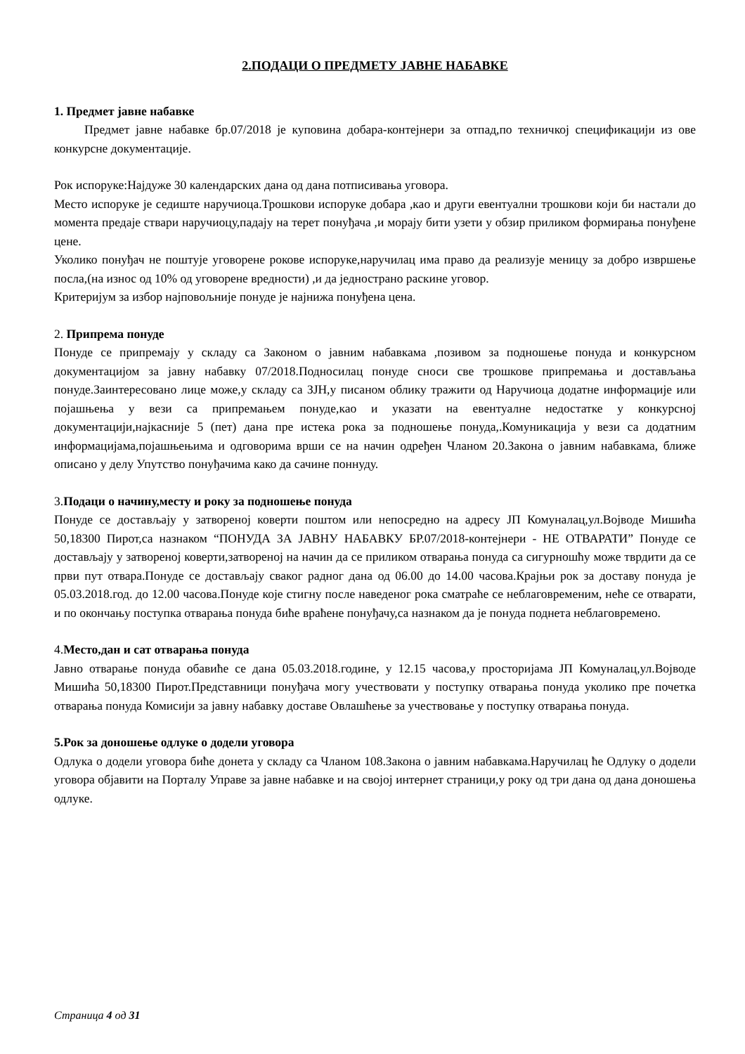2.ПОДАЦИ О ПРЕДМЕТУ ЈАВНЕ НАБАВКЕ
1. Предмет јавне набавке
Предмет јавне набавке бр.07/2018 је куповина добара-контејнери за отпад,по техничкој спецификацији из ове конкурсне документације.
Рок испоруке:Најдуже 30 календарских дана од дана потписивања уговора.
Место испоруке је седиште наручиоца.Трошкови испоруке добара ,као и други евентуални трошкови који би настали до момента предаје ствари наручиоцу,падају на терет понуђача ,и морају бити узети у обзир приликом формирања понуђене цене.
Уколико понуђач не поштује уговорене рокове испоруке,наручилац има право да реализује меницу за добро извршење посла,(на износ од 10% од уговорене вредности) ,и да једнострано раскине уговор.
Критеријум за избор најповољније понуде је најнижа понуђена цена.
2. Припрема понуде
Понуде се припремају у складу са Законом о јавним набавкама ,позивом за подношење понуда и конкурсном документацијом за јавну набавку 07/2018.Подносилац понуде сноси све трошкове припремања и достављања понуде.Заинтересовано лице може,у складу са ЗЈН,у писаном облику тражити од Наручиоца додатне информације или појашњења у вези са припремањем понуде,као и указати на евентуалне недостатке у конкурсној документацији,најкасније 5 (пет) дана пре истека рока за подношење понуда,.Комуникација у вези са додатним информацијама,појашњењима и одговорима врши се на начин одређен Чланом 20.Закона о јавним набавкама, ближе описано у делу Упутство понуђачима како да сачине поннуду.
3.Подаци о начину,месту и року за подношење понуда
Понуде се достављају у затвореној коверти поштом или непосредно на адресу ЈП Комуналац,ул.Војводе Мишића 50,18300 Пирот,са назнаком “ПОНУДА ЗА ЈАВНУ НАБАВКУ БР.07/2018-контејнери - НЕ ОТВАРАТИ” Понуде се достављају у затвореној коверти,затвореној на начин да се приликом отварања понуда са сигурношћу може тврдити да се први пут отвара.Понуде се достављају сваког радног дана од 06.00 до 14.00 часова.Крајњи рок за доставу понуда је 05.03.2018.год. до 12.00 часова.Понуде које стигну после наведеног рока сматраће се неблаговременим, неће се отварати, и по окончању поступка отварања понуда биће враћене понуђачу,са назнаком да је понуда поднета неблаговремено.
4.Место,дан и сат отварања понуда
Јавно отварање понуда обавиће се дана 05.03.2018.године, у 12.15 часова,у просторијама ЈП Комуналац,ул.Војводе Мишића 50,18300 Пирот.Представници понуђача могу учествовати у поступку отварања понуда уколико пре почетка отварања понуда Комисији за јавну набавку доставе Овлашћење за учествовање у поступку отварања понуда.
5.Рок за доношење одлуке о додели уговора
Одлука о додели уговора биће донета у складу са Чланом 108.Закона о јавним набавкама.Наручилац ће Одлуку о додели уговора објавити на Порталу Управе за јавне набавке и на својој интернет страници,у року од три дана од дана доношења одлуке.
Страница 4 од 31